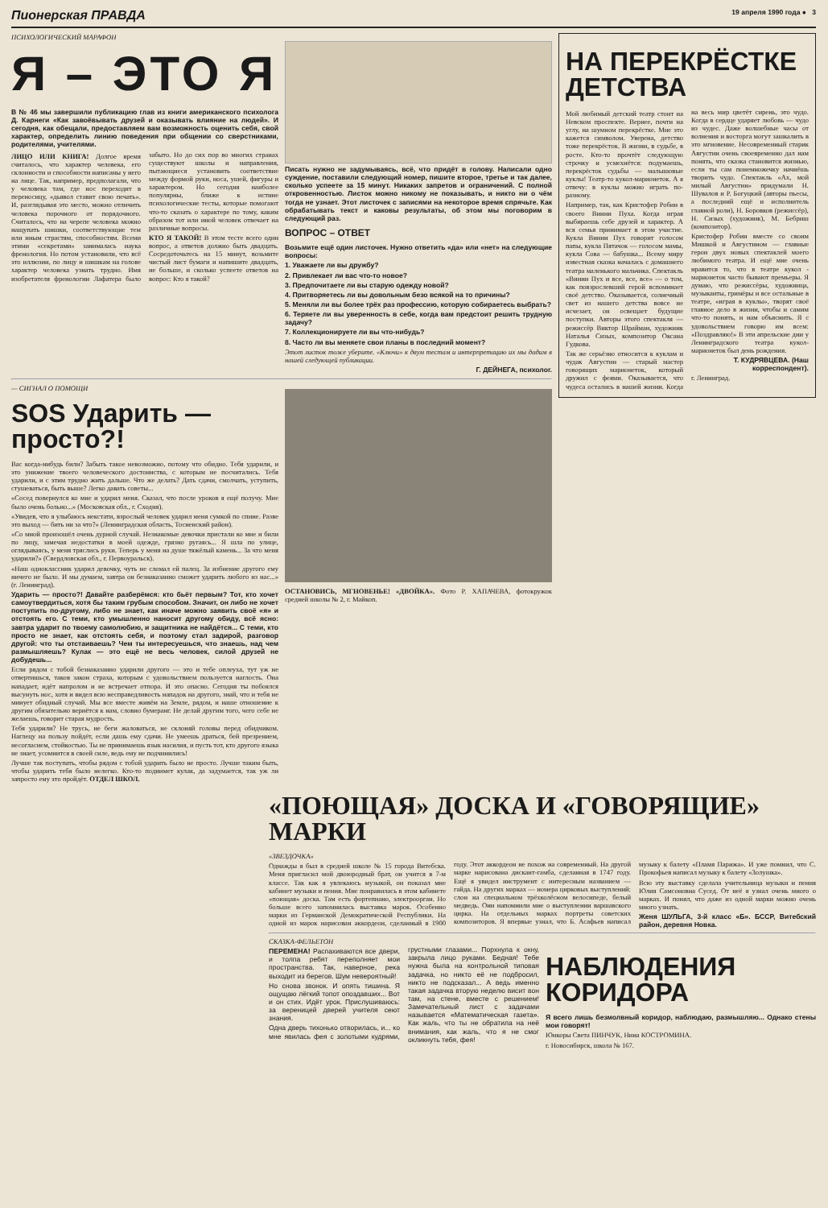Пионерская ПРАВДА
19 апреля 1990 года ● 3
ПСИХОЛОГИЧЕСКИЙ МАРАФОН
Я – ЭТО Я
В № 46 мы завершили публикацию глав из книги американского психолога Д. Карнеги «Как завоёвывать друзей и оказывать влияние на людей». И сегодня, как обещали, предоставляем вам возможность оценить себя, свой характер, определить линию поведения при общении со сверстниками, родителями, учителями.
ЛИЦО ИЛИ КНИГА! Долгое время считалось, что характер человека, его склонности и способности написаны у него на лице. Так, например, предполагали, что у человека там, где нос переходит в переносицу, «дьявол ставит свою печать». И, разглядывая это место, можно отличить человека порочного от порядочного. Считалось, что на черепе человека можно нащупать шишки, соответствующие тем или иным страстям, способностям. Всеми этими «секретами» занималась наука френология. Но потом установили, что всё это иллюзии, по лицу и шишкам на голове характер человека узнать трудно. Имя изобретателя френологии Лафатера было забыто. Но до сих пор во многих странах существуют школы и направления, пытающиеся установить соответствие между формой руки, носа, ушей, фигуры и характером. Но сегодня наиболее популярны, ближе к истине психологические тесты, которые помогают что-то сказать о характере по тому, каким образом тот или иной человек отвечает на различные вопросы.
КТО Я ТАКОЙ! В этом тесте всего один вопрос, а ответов должно быть двадцать. Сосредоточьтесь на 15 минут, возьмите чистый лист бумаги и напишите двадцать, не больше, и сколько успеете ответов на вопрос: Кто я такой?
Писать нужно не задумываясь, всё, что придёт в голову. Написали одно суждение, поставили следующий номер, пишите второе, третье и так далее, сколько успеете за 15 минут. Никаких запретов и ограничений. С полной откровенностью. Листок можно никому не показывать, и никто ни о чём тогда не узнает. Этот листочек с записями на некоторое время спрячьте. Как обрабатывать текст и каковы результаты, об этом мы поговорим в следующий раз.
ВОПРОС – ОТВЕТ
Возьмите ещё один листочек. Нужно ответить «да» или «нет» на следующие вопросы:
1. Уважаете ли вы дружбу?
2. Привлекает ли вас что-то новое?
3. Предпочитаете ли вы старую одежду новой?
4. Притворяетесь ли вы довольным безо всякой на то причины?
5. Меняли ли вы более трёх раз профессию, которую собираетесь выбрать?
6. Теряете ли вы уверенность в себе, когда вам предстоит решить трудную задачу?
7. Коллекционируете ли вы что-нибудь?
8. Часто ли вы меняете свои планы в последний момент?
Этот листок тоже уберите. «Ключи» к двум тестам и интерпретацию их мы дадим в нашей следующей публикации.
Г. ДЕЙНЕГА, психолог.
— СИГНАЛ О ПОМОЩИ
SOS Ударить — просто?!
Вас когда-нибудь били? Забыть такое невозможно, потому что обидно. Тебя ударили, и это унижение твоего человеческого достоинства, с которым не посчитались. Тебя ударили, и с этим трудно жить дальше. Что же делать? Дать сдачи, смолчать, уступить, стушеваться, быть выше? Легко давать советы...
«Сосед повернулся ко мне и ударил меня. Сказал, что после уроков я ещё получу. Мне было очень больно...» (Московская обл., г. Сходня).
«Увидев, что я улыбаюсь некстати, взрослый человек ударил меня сумкой по спине. Разве это выход — бить ни за что?» (Ленинградская область, Тосненский район).
«Со мной произошёл очень дурной случай. Незнакомые девочки пристали ко мне и били по лицу, замечая недостатки в моей одежде, грязно ругаясь... Я шла по улице, оглядываясь, у меня тряслись руки. Теперь у меня на душе тяжёлый камень... За что меня ударили?» (Свердловская обл., г. Первоуральск).
«Наш одноклассник ударил девочку, чуть не сломал ей палец. За избиение другого ему ничего не было. И мы думаем, завтра он безнаказанно сможет ударить любого из нас...» (г. Ленинград).
Ударить — просто?! Давайте разберёмся: кто бьёт первым? Тот, кто хочет самоутвердиться, хотя бы таким грубым способом. Значит, он либо не хочет поступить по-другому, либо не знает, как иначе можно заявить своё «я» и отстоять его. С теми, кто умышленно наносит другому обиду, всё ясно: завтра ударит по твоему самолюбию, и защитника не найдётся... С теми, кто просто не знает, как отстоять себя, и поэтому стал задирой, разговор другой: что ты отстаиваешь? Чем ты интересуешься, что знаешь, над чем размышляешь? Кулак — это ещё не весь человек, силой друзей не добудешь...
Если рядом с тобой безнаказанно ударили другого — это и тебе оплеуха, тут уж не отвертишься, таков закон страха, которым с удовольствием пользуется наглость. Она нападает, идёт напролом и не встречает отпора. И это опасно. Сегодня ты побоялся высунуть нос, хотя и видел всю несправедливость нападок на другого, знай, что и тебя не минует обидный случай. Мы все вместе живём на Земле, рядом, и наше отношение к другим обязательно вернётся к нам, словно бумеранг. Не делай другим того, чего себе не желаешь, говорит старая мудрость.
Тебя ударили? Не трусь, не беги жаловаться, не склоняй головы перед обидчиком. Наглецу на пользу пойдёт, если дашь ему сдачи. Не умеешь драться, бей презрением, несогласием, стойкостью. Ты не принимаешь язык насилия, и пусть тот, кто другого языка не знает, усомнится в своей силе, ведь ему не подчинились!
Лучше так поступать, чтобы рядом с тобой ударить было не просто. Лучше таким быть, чтобы ударить тебя было нелегко. Кто-то поднимет кулак, да задумается, так уж ли запросто ему это пройдёт. ОТДЕЛ ШКОЛ.
ОСТАНОВИСЬ, МГНОВЕНЬЕ! «ДВОЙКА». Фото Р. ХАПАЧЕВА, фотокружок средней школы № 2, г. Майкоп.
НА ПЕРЕКРЁСТКЕ ДЕТСТВА
Мой любимый детский театр стоит на Невском проспекте. Вернее, почти на углу, на шумном перекрёстке. Мне это кажется символом. Уверена, детство тоже перекрёсток. В жизни, в судьбе, в росте. Кто-то прочтёт следующую строчку и усмехнётся: подумаешь, перекрёсток судьбы — малышовые куклы! Театр-то кукол-марионеток. А я отвечу: в куклы можно играть по-разному.
Например, так, как Кристофер Робин в своего Винни Пуха. Когда играя выбираешь себе друзей и характер. А вся семья принимает в этом участие. Кукла Винни Пух говорит голосом папы, кукла Пятачок — голосом мамы, кукла Сова — бабушка... Всему миру известная сказка началась с домашнего театра маленького мальчика. Спектакль «Винни Пух и все, все, все» — о том, как повзрослевший герой вспоминает своё детство. Оказывается, солнечный свет из нашего детства вовсе не исчезает, он освещает будущие поступки. Авторы этого спектакля — режиссёр Виктор Шрайман, художник Наталья Сизых, композитор Оксана Гудкова.
Так же серьёзно относится к куклам и чудак Августин — старый мастер говорящих марионеток, который дружил с феями. Оказывается, что чудеса остались в нашей жизни. Когда на весь мир цветёт сирень, это чудо. Когда в сердце ударяет любовь — чудо из чудес. Даже волшебные часы от волнения и восторга могут зашкалить в это мгновение. Несовременный старик Августин очень своевременно дал нам понять, что сказка становится жизнью, если ты сам понемножечку начнёшь творить чудо. Спектакль «Ах, мой милый Августин» придумали Н. Шувалов и Р. Богуцкий (авторы пьесы, а последний ещё и исполнитель главной роли), Н. Боровков (режиссёр), Н. Сизых (художник), М. Бебриш (композитор).
Кристофер Робин вместе со своим Мишкой и Августином — главные герои двух новых спектаклей моего любимого театра. И ещё мне очень нравится то, что в театре кукол - марионеток часто бывают премьеры. Я думаю, что режиссёры, художница, музыканты, гримёры и все остальные в театре, «играя в куклы», творят своё главное дело в жизни, чтобы и самим что-то понять, и нам объяснить. Я с удовольствием говорю им всем: «Поздравляю!» В эти апрельские дни у Ленинградского театра кукол-марионеток был день рождения.
Т. КУДРЯВЦЕВА. (Наш корреспондент).
г. Ленинград.
«ПОЮЩАЯ» ДОСКА И «ГОВОРЯЩИЕ» МАРКИ
«ЗВЕЗДОЧКА»
Однажды я был в средней школе № 15 города Витебска. Меня пригласил мой двоюродный брат, он учится в 7-м классе. Так как я увлекаюсь музыкой, он показал мне кабинет музыки и пения. Мне понравилась в этом кабинете «поющая» доска. Там есть фортепиано, электроорган. Но больше всего запомнилась выставка марок. Особенно марки из Германской Демократической Республики. На одной из марок нарисован аккордеон, сделанный в 1900 году. Этот аккордеон не похож на современный. На другой марке нарисована дискант-гамба, сделанная в 1747 году. Ещё я увидел инструмент с интересным названием — гайда. На других марках — номера цирковых выступлений: слон на специальном трёхколёсном велосипеде, белый медведь. Они напомнили мне о выступлении варшавского цирка. На отдельных марках портреты советских композиторов. Я впервые узнал, что Б. Асафьев написал музыку к балету «Пламя Парижа». И уже помнил, что С. Прокофьев написал музыку к балету «Золушка».
Всю эту выставку сделала учительница музыки и пения Юлия Самсоновна Сусед. От неё я узнал очень много о марках. И понял, что даже из одной марки можно очень много узнать.
Женя ШУЛЬГА, 3-й класс «Б». БССР, Витебский район, деревня Новка.
СКАЗКА-ФЕЛЬЕТОН
ПЕРЕМЕНА! Распахиваются все двери, и толпа ребят переполняет мои пространства. Так, наверное, река выходит из берегов. Шум невероятный!
Но снова звонок. И опять тишина. Я ощущаю лёгкий топот опоздавших... Вот и он стих. Идёт урок. Прислушиваюсь: за вереницей дверей учителя сеют знания.
Одна дверь тихонько отворилась, и... ко мне явилась фея с золотыми кудрями, грустными глазами... Порхнула к окну, закрыла лицо руками. Бедная! Тебе нужна была на контрольной типовая задачка, но никто её не подбросил, никто не подсказал... А ведь именно такая задачка вторую неделю висит вон там, на стене, вместе с решением! Замечательный лист с задачами называется «Математическая газета». Как жаль, что ты не обратила на неё внимания, как жаль, что я не смог окликнуть тебя, фея!
НАБЛЮДЕНИЯ КОРИДОРА
Я всего лишь безмолвный коридор, наблюдаю, размышляю... Однако стены мои говорят!
Юнкоры Света ПИНЧУК, Нина КОСТРОМИНА.
г. Новосибирск, школа № 167.